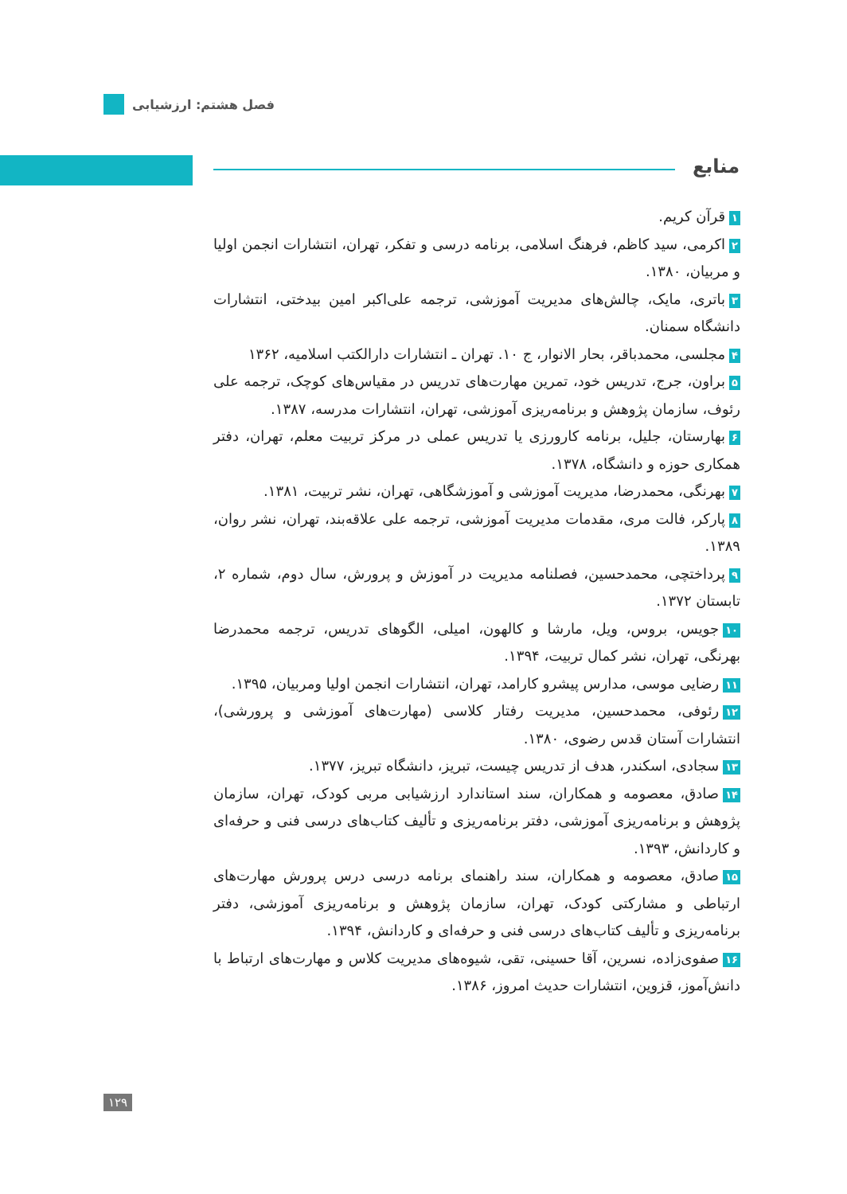فصل هشتم: ارزشیابی
منابع
۱ قرآن کریم.
۲ اکرمی، سید کاظم، فرهنگ اسلامی، برنامه درسی و تفکر، تهران، انتشارات انجمن اولیا و مربیان، ۱۳۸۰.
۳ باتری، مایک، چالش‌های مدیریت آموزشی، ترجمه علی‌اکبر امین بیدختی، انتشارات دانشگاه سمنان.
۴ مجلسی، محمدباقر، بحار الانوار، ج ۱۰. تهران ـ انتشارات دارالکتب اسلامیه، ۱۳۶۲
۵ براون، جرج، تدریس خود، تمرین مهارت‌های تدریس در مقیاس‌های کوچک، ترجمه علی رئوف، سازمان پژوهش و برنامه‌ریزی آموزشی، تهران، انتشارات مدرسه، ۱۳۸۷.
۶ بهارستان، جلیل، برنامه کارورزی یا تدریس عملی در مرکز تربیت معلم، تهران، دفتر همکاری حوزه و دانشگاه، ۱۳۷۸.
۷ بهرنگی، محمدرضا، مدیریت آموزشی و آموزشگاهی، تهران، نشر تربیت، ۱۳۸۱.
۸ پارکر، فالت مری، مقدمات مدیریت آموزشی، ترجمه علی علاقه‌بند، تهران، نشر روان، ۱۳۸۹.
۹ پرداختچی، محمدحسین، فصلنامه مدیریت در آموزش و پرورش، سال دوم، شماره ۲، تابستان ۱۳۷۲.
۱۰ جویس، بروس، ویل، مارشا و کالهون، امیلی، الگوهای تدریس، ترجمه محمدرضا بهرنگی، تهران، نشر کمال تربیت، ۱۳۹۴.
۱۱ رضایی موسی، مدارس پیشرو کارامد، تهران، انتشارات انجمن اولیا ومربیان، ۱۳۹۵.
۱۲ رئوفی، محمدحسین، مدیریت رفتار کلاسی (مهارت‌های آموزشی و پرورشی)، انتشارات آستان قدس رضوی، ۱۳۸۰.
۱۳ سجادی، اسکندر، هدف از تدریس چیست، تبریز، دانشگاه تبریز، ۱۳۷۷.
۱۴ صادق، معصومه و همکاران، سند استاندارد ارزشیابی مربی کودک، تهران، سازمان پژوهش و برنامه‌ریزی آموزشی، دفتر برنامه‌ریزی و تألیف کتاب‌های درسی فنی و حرفه‌ای و کاردانش، ۱۳۹۳.
۱۵ صادق، معصومه و همکاران، سند راهنمای برنامه درسی درس پرورش مهارت‌های ارتباطی و مشارکتی کودک، تهران، سازمان پژوهش و برنامه‌ریزی آموزشی، دفتر برنامه‌ریزی و تألیف کتاب‌های درسی فنی و حرفه‌ای و کاردانش، ۱۳۹۴.
۱۶ صفوی‌زاده، نسرین، آقا حسینی، تقی، شیوه‌های مدیریت کلاس و مهارت‌های ارتباط با دانش‌آموز، قزوین، انتشارات حدیث امروز، ۱۳۸۶.
۱۲۹